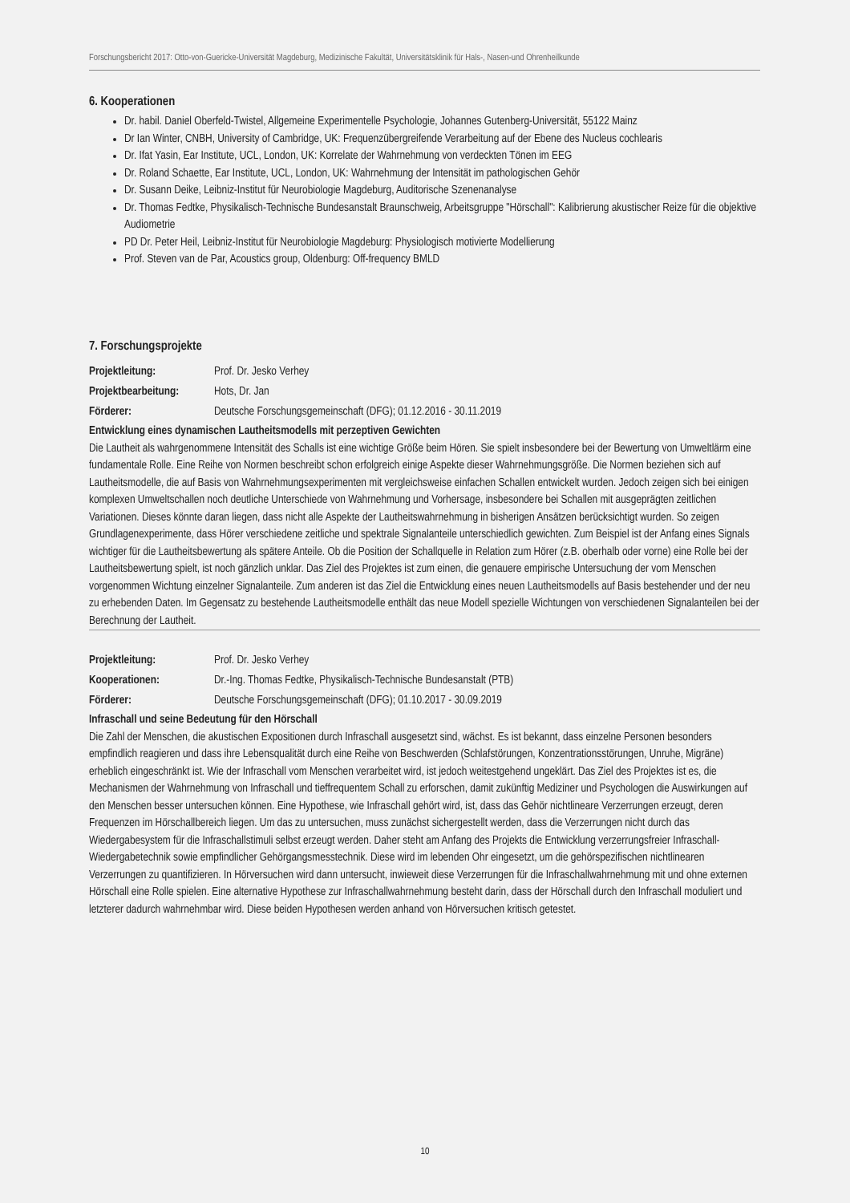Forschungsbericht 2017: Otto-von-Guericke-Universität Magdeburg, Medizinische Fakultät, Universitätsklinik für Hals-, Nasen-und Ohrenheilkunde
6. Kooperationen
Dr. habil. Daniel Oberfeld-Twistel, Allgemeine Experimentelle Psychologie, Johannes Gutenberg-Universität, 55122 Mainz
Dr Ian Winter, CNBH, University of Cambridge, UK: Frequenzübergreifende Verarbeitung auf der Ebene des Nucleus cochlearis
Dr. Ifat Yasin, Ear Institute, UCL, London, UK: Korrelate der Wahrnehmung von verdeckten Tönen im EEG
Dr. Roland Schaette, Ear Institute, UCL, London, UK: Wahrnehmung der Intensität im pathologischen Gehör
Dr. Susann Deike, Leibniz-Institut für Neurobiologie Magdeburg, Auditorische Szenenanalyse
Dr. Thomas Fedtke, Physikalisch-Technische Bundesanstalt Braunschweig, Arbeitsgruppe "Hörschall": Kalibrierung akustischer Reize für die objektive Audiometrie
PD Dr. Peter Heil, Leibniz-Institut für Neurobiologie Magdeburg: Physiologisch motivierte Modellierung
Prof. Steven van de Par, Acoustics group, Oldenburg: Off-frequency BMLD
7. Forschungsprojekte
Projektleitung: Prof. Dr. Jesko Verhey
Projektbearbeitung: Hots, Dr. Jan
Förderer: Deutsche Forschungsgemeinschaft (DFG); 01.12.2016 - 30.11.2019
Entwicklung eines dynamischen Lautheitsmodells mit perzeptiven Gewichten
Die Lautheit als wahrgenommene Intensität des Schalls ist eine wichtige Größe beim Hören. Sie spielt insbesondere bei der Bewertung von Umweltlärm eine fundamentale Rolle. Eine Reihe von Normen beschreibt schon erfolgreich einige Aspekte dieser Wahrnehmungsgröße. Die Normen beziehen sich auf Lautheitsmodelle, die auf Basis von Wahrnehmungsexperimenten mit vergleichsweise einfachen Schallen entwickelt wurden. Jedoch zeigen sich bei einigen komplexen Umweltschallen noch deutliche Unterschiede von Wahrnehmung und Vorhersage, insbesondere bei Schallen mit ausgeprägten zeitlichen Variationen. Dieses könnte daran liegen, dass nicht alle Aspekte der Lautheitswahrnehmung in bisherigen Ansätzen berücksichtigt wurden. So zeigen Grundlagenexperimente, dass Hörer verschiedene zeitliche und spektrale Signalanteile unterschiedlich gewichten. Zum Beispiel ist der Anfang eines Signals wichtiger für die Lautheitsbewertung als spätere Anteile. Ob die Position der Schallquelle in Relation zum Hörer (z.B. oberhalb oder vorne) eine Rolle bei der Lautheitsbewertung spielt, ist noch gänzlich unklar. Das Ziel des Projektes ist zum einen, die genauere empirische Untersuchung der vom Menschen vorgenommen Wichtung einzelner Signalanteile. Zum anderen ist das Ziel die Entwicklung eines neuen Lautheitsmodells auf Basis bestehender und der neu zu erhebenden Daten. Im Gegensatz zu bestehende Lautheitsmodelle enthält das neue Modell spezielle Wichtungen von verschiedenen Signalanteilen bei der Berechnung der Lautheit.
Projektleitung: Prof. Dr. Jesko Verhey
Kooperationen: Dr.-Ing. Thomas Fedtke, Physikalisch-Technische Bundesanstalt (PTB)
Förderer: Deutsche Forschungsgemeinschaft (DFG); 01.10.2017 - 30.09.2019
Infraschall und seine Bedeutung für den Hörschall
Die Zahl der Menschen, die akustischen Expositionen durch Infraschall ausgesetzt sind, wächst. Es ist bekannt, dass einzelne Personen besonders empfindlich reagieren und dass ihre Lebensqualität durch eine Reihe von Beschwerden (Schlafstörungen, Konzentrationsstörungen, Unruhe, Migräne) erheblich eingeschränkt ist. Wie der Infraschall vom Menschen verarbeitet wird, ist jedoch weitestgehend ungeklärt. Das Ziel des Projektes ist es, die Mechanismen der Wahrnehmung von Infraschall und tieffrequentem Schall zu erforschen, damit zukünftig Mediziner und Psychologen die Auswirkungen auf den Menschen besser untersuchen können. Eine Hypothese, wie Infraschall gehört wird, ist, dass das Gehör nichtlineare Verzerrungen erzeugt, deren Frequenzen im Hörschallbereich liegen. Um das zu untersuchen, muss zunächst sichergestellt werden, dass die Verzerrungen nicht durch das Wiedergabesystem für die Infraschallstimuli selbst erzeugt werden. Daher steht am Anfang des Projekts die Entwicklung verzerrungsfreier Infraschall-Wiedergabetechnik sowie empfindlicher Gehörgangsmesstechnik. Diese wird im lebenden Ohr eingesetzt, um die gehörspezifischen nichtlinearen Verzerrungen zu quantifizieren. In Hörversuchen wird dann untersucht, inwieweit diese Verzerrungen für die Infraschallwahrnehmung mit und ohne externen Hörschall eine Rolle spielen. Eine alternative Hypothese zur Infraschallwahrnehmung besteht darin, dass der Hörschall durch den Infraschall moduliert und letzterer dadurch wahrnehmbar wird. Diese beiden Hypothesen werden anhand von Hörversuchen kritisch getestet.
10